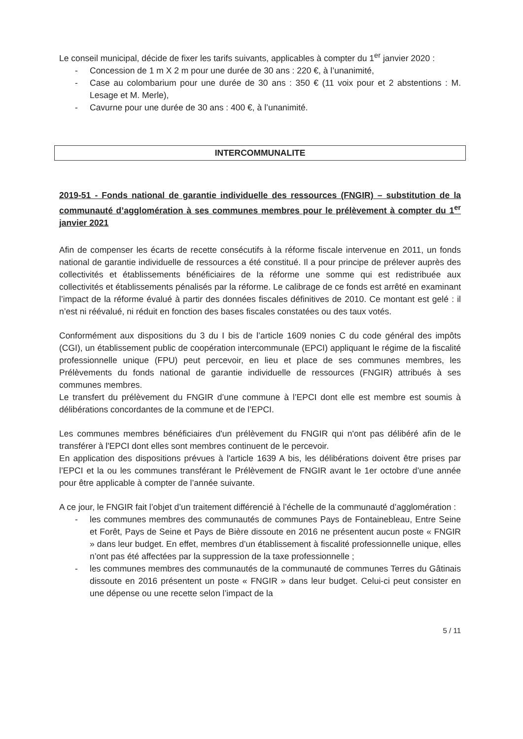Le conseil municipal, décide de fixer les tarifs suivants, applicables à compter du 1<sup>er</sup> janvier 2020 :
- Concession de 1 m X 2 m pour une durée de 30 ans : 220 €, à l’unanimité,
- Case au colombarium pour une durée de 30 ans : 350 € (11 voix pour et 2 abstentions : M. Lesage et M. Merle),
- Cavurne pour une durée de 30 ans : 400 €, à l’unanimité.
INTERCOMMUNALITE
2019-51 - Fonds national de garantie individuelle des ressources (FNGIR) – substitution de la communauté d’agglomération à ses communes membres pour le prélèvement à compter du 1<sup>er</sup> janvier 2021
Afin de compenser les écarts de recette consécutifs à la réforme fiscale intervenue en 2011, un fonds national de garantie individuelle de ressources a été constitué. Il a pour principe de prélever auprès des collectivités et établissements bénéficiaires de la réforme une somme qui est redistribuée aux collectivités et établissements pénalisés par la réforme. Le calibrage de ce fonds est arrêté en examinant l’impact de la réforme évalué à partir des données fiscales définitives de 2010. Ce montant est gelé : il n’est ni réévalué, ni réduit en fonction des bases fiscales constatées ou des taux votés.
Conformément aux dispositions du 3 du I bis de l’article 1609 nonies C du code général des impôts (CGI), un établissement public de coopération intercommunale (EPCI) appliquant le régime de la fiscalité professionnelle unique (FPU) peut percevoir, en lieu et place de ses communes membres, les Prélèvements du fonds national de garantie individuelle de ressources (FNGIR) attribués à ses communes membres.
Le transfert du prélèvement du FNGIR d’une commune à l’EPCI dont elle est membre est soumis à délibérations concordantes de la commune et de l’EPCI.
Les communes membres bénéficiaires d'un prélèvement du FNGIR qui n'ont pas délibéré afin de le transférer à l'EPCI dont elles sont membres continuent de le percevoir.
En application des dispositions prévues à l'article 1639 A bis, les délibérations doivent être prises par l’EPCI et la ou les communes transférant le Prélèvement de FNGIR avant le 1er octobre d’une année pour être applicable à compter de l’année suivante.
A ce jour, le FNGIR fait l’objet d’un traitement différencié à l’échelle de la communauté d’agglomération :
- les communes membres des communautés de communes Pays de Fontainebleau, Entre Seine et Forêt, Pays de Seine et Pays de Bière dissoute en 2016 ne présentent aucun poste « FNGIR » dans leur budget. En effet, membres d’un établissement à fiscalité professionnelle unique, elles n’ont pas été affectées par la suppression de la taxe professionnelle ;
- les communes membres des communautés de la communauté de communes Terres du Gâtinais dissoute en 2016 présentent un poste « FNGIR » dans leur budget. Celui-ci peut consister en une dépense ou une recette selon l’impact de la
5 / 11